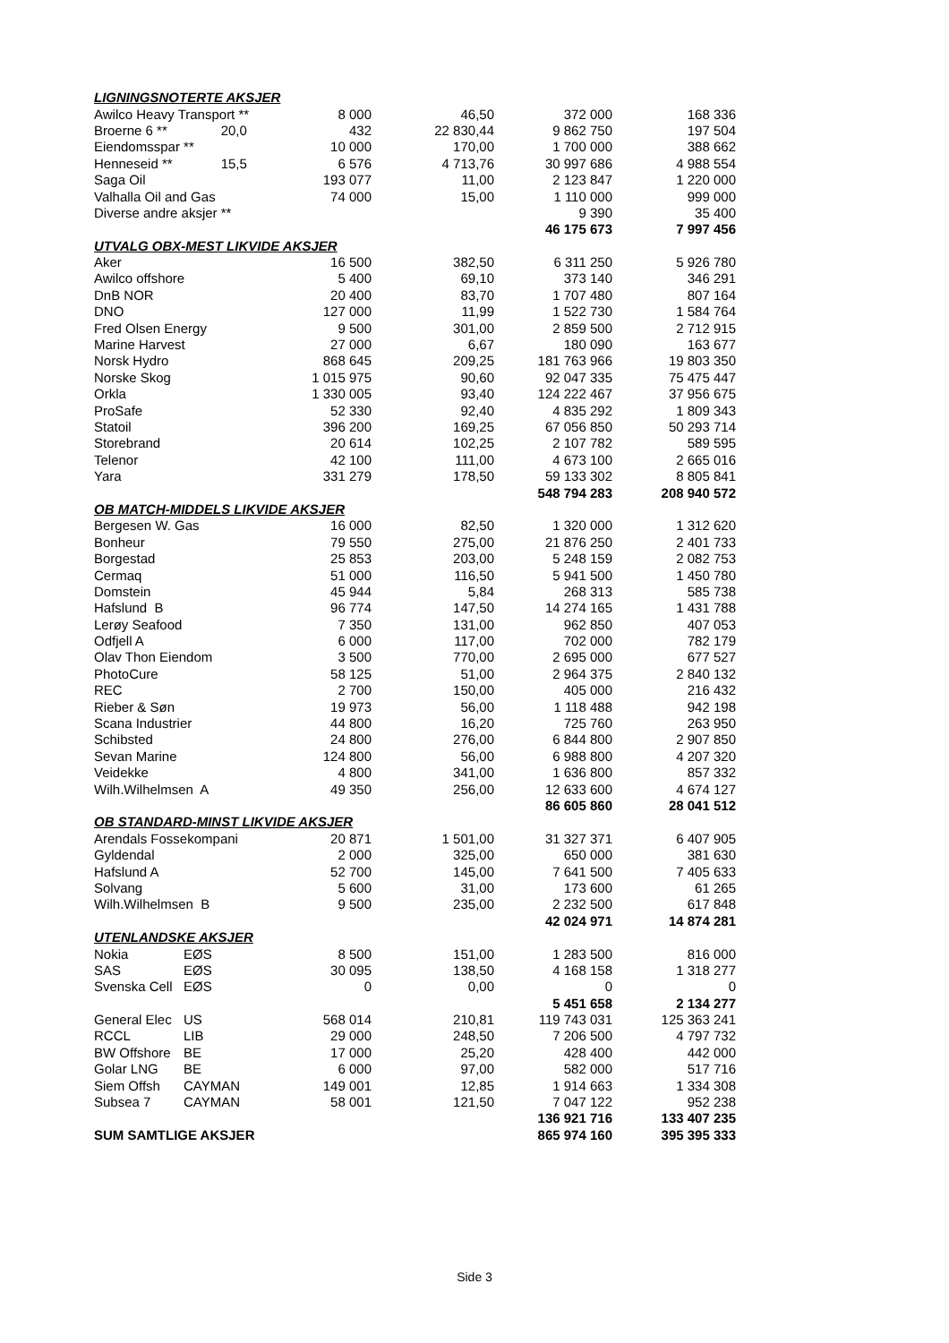| LIGNINGSNOTERTE AKSJER | | | | | |
| Awilco Heavy Transport ** | | 8 000 | 46,50 | 372 000 | 168 336 |
| Broerne 6 ** | 20,0 | 432 | 22 830,44 | 9 862 750 | 197 504 |
| Eiendomsspar ** | | 10 000 | 170,00 | 1 700 000 | 388 662 |
| Henneseid ** | 15,5 | 6 576 | 4 713,76 | 30 997 686 | 4 988 554 |
| Saga Oil | | 193 077 | 11,00 | 2 123 847 | 1 220 000 |
| Valhalla Oil and Gas | | 74 000 | 15,00 | 1 110 000 | 999 000 |
| Diverse andre aksjer ** | | | | 9 390 | 35 400 |
| | | | | 46 175 673 | 7 997 456 |
| UTVALG OBX-MEST LIKVIDE AKSJER | | | | | |
| Aker | | 16 500 | 382,50 | 6 311 250 | 5 926 780 |
| Awilco offshore | | 5 400 | 69,10 | 373 140 | 346 291 |
| DnB NOR | | 20 400 | 83,70 | 1 707 480 | 807 164 |
| DNO | | 127 000 | 11,99 | 1 522 730 | 1 584 764 |
| Fred Olsen Energy | | 9 500 | 301,00 | 2 859 500 | 2 712 915 |
| Marine Harvest | | 27 000 | 6,67 | 180 090 | 163 677 |
| Norsk Hydro | | 868 645 | 209,25 | 181 763 966 | 19 803 350 |
| Norske Skog | | 1 015 975 | 90,60 | 92 047 335 | 75 475 447 |
| Orkla | | 1 330 005 | 93,40 | 124 222 467 | 37 956 675 |
| ProSafe | | 52 330 | 92,40 | 4 835 292 | 1 809 343 |
| Statoil | | 396 200 | 169,25 | 67 056 850 | 50 293 714 |
| Storebrand | | 20 614 | 102,25 | 2 107 782 | 589 595 |
| Telenor | | 42 100 | 111,00 | 4 673 100 | 2 665 016 |
| Yara | | 331 279 | 178,50 | 59 133 302 | 8 805 841 |
| | | | | 548 794 283 | 208 940 572 |
| OB MATCH-MIDDELS LIKVIDE AKSJER | | | | | |
| Bergesen W. Gas | | 16 000 | 82,50 | 1 320 000 | 1 312 620 |
| Bonheur | | 79 550 | 275,00 | 21 876 250 | 2 401 733 |
| Borgestad | | 25 853 | 203,00 | 5 248 159 | 2 082 753 |
| Cermaq | | 51 000 | 116,50 | 5 941 500 | 1 450 780 |
| Domstein | | 45 944 | 5,84 | 268 313 | 585 738 |
| Hafslund B | | 96 774 | 147,50 | 14 274 165 | 1 431 788 |
| Lerøy Seafood | | 7 350 | 131,00 | 962 850 | 407 053 |
| Odfjell A | | 6 000 | 117,00 | 702 000 | 782 179 |
| Olav Thon Eiendom | | 3 500 | 770,00 | 2 695 000 | 677 527 |
| PhotoCure | | 58 125 | 51,00 | 2 964 375 | 2 840 132 |
| REC | | 2 700 | 150,00 | 405 000 | 216 432 |
| Rieber & Søn | | 19 973 | 56,00 | 1 118 488 | 942 198 |
| Scana Industrier | | 44 800 | 16,20 | 725 760 | 263 950 |
| Schibsted | | 24 800 | 276,00 | 6 844 800 | 2 907 850 |
| Sevan Marine | | 124 800 | 56,00 | 6 988 800 | 4 207 320 |
| Veidekke | | 4 800 | 341,00 | 1 636 800 | 857 332 |
| Wilh.Wilhelmsen A | | 49 350 | 256,00 | 12 633 600 | 4 674 127 |
| | | | | 86 605 860 | 28 041 512 |
| OB STANDARD-MINST LIKVIDE AKSJER | | | | | |
| Arendals Fossekompani | | 20 871 | 1 501,00 | 31 327 371 | 6 407 905 |
| Gyldendal | | 2 000 | 325,00 | 650 000 | 381 630 |
| Hafslund A | | 52 700 | 145,00 | 7 641 500 | 7 405 633 |
| Solvang | | 5 600 | 31,00 | 173 600 | 61 265 |
| Wilh.Wilhelmsen B | | 9 500 | 235,00 | 2 232 500 | 617 848 |
| | | | | 42 024 971 | 14 874 281 |
| UTENLANDSKE AKSJER | | | | | |
| Nokia | EØS | 8 500 | 151,00 | 1 283 500 | 816 000 |
| SAS | EØS | 30 095 | 138,50 | 4 168 158 | 1 318 277 |
| Svenska Cell | EØS | 0 | 0,00 | 0 | 0 |
| | | | | 5 451 658 | 2 134 277 |
| General Elec | US | 568 014 | 210,81 | 119 743 031 | 125 363 241 |
| RCCL | LIB | 29 000 | 248,50 | 7 206 500 | 4 797 732 |
| BW Offshore | BE | 17 000 | 25,20 | 428 400 | 442 000 |
| Golar LNG | BE | 6 000 | 97,00 | 582 000 | 517 716 |
| Siem Offsh | CAYMAN | 149 001 | 12,85 | 1 914 663 | 1 334 308 |
| Subsea 7 | CAYMAN | 58 001 | 121,50 | 7 047 122 | 952 238 |
| | | | | 136 921 716 | 133 407 235 |
| SUM SAMTLIGE AKSJER | | | | 865 974 160 | 395 395 333 |
Side 3